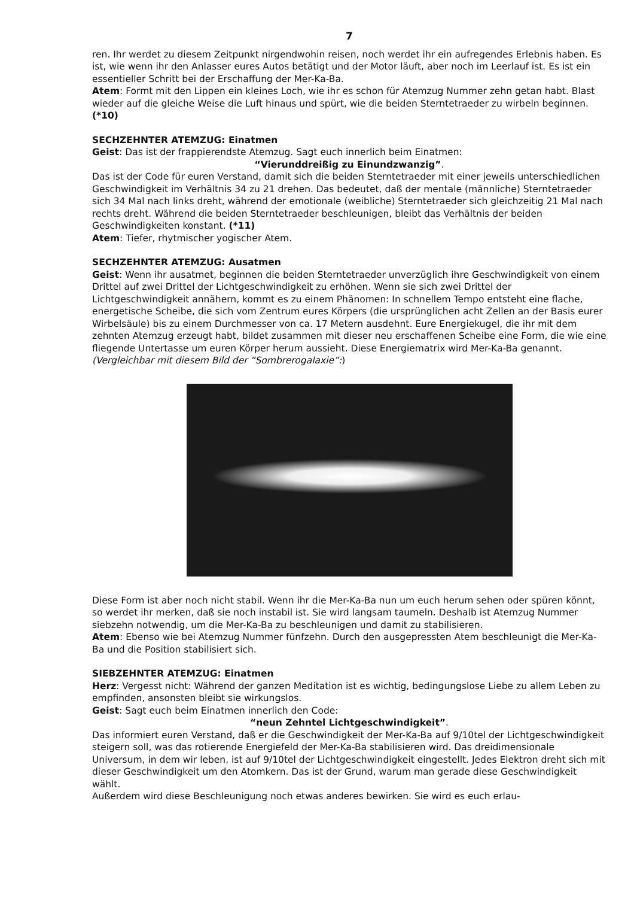7
ren. Ihr werdet zu diesem Zeitpunkt nirgendwohin reisen, noch werdet ihr ein aufregendes Erlebnis haben. Es ist, wie wenn ihr den Anlasser eures Autos betätigt und der Motor läuft, aber noch im Leerlauf ist. Es ist ein essentieller Schritt bei der Erschaffung der Mer-Ka-Ba.
Atem: Formt mit den Lippen ein kleines Loch, wie ihr es schon für Atemzug Nummer zehn getan habt. Blast wieder auf die gleiche Weise die Luft hinaus und spürt, wie die beiden Sterntetraeder zu wirbeln beginnen. (*10)
SECHZEHNTER ATEMZUG: Einatmen
Geist: Das ist der frappierendste Atemzug. Sagt euch innerlich beim Einatmen:
“Vierunddreißig zu Einundzwanzig”.
Das ist der Code für euren Verstand, damit sich die beiden Sterntetraeder mit einer jeweils unterschiedlichen Geschwindigkeit im Verhältnis 34 zu 21 drehen. Das bedeutet, daß der mentale (männliche) Sterntetraeder sich 34 Mal nach links dreht, während der emotionale (weibliche) Sterntetraeder sich gleichzeitig 21 Mal nach rechts dreht. Während die beiden Sterntetraeder beschleunigen, bleibt das Verhältnis der beiden Geschwindigkeiten konstant. (*11)
Atem: Tiefer, rhytmischer yogischer Atem.
SECHZEHNTER ATEMZUG: Ausatmen
Geist: Wenn ihr ausatmet, beginnen die beiden Sterntetraeder unverzüglich ihre Geschwindigkeit von einem Drittel auf zwei Drittel der Lichtgeschwindigkeit zu erhöhen. Wenn sie sich zwei Drittel der Lichtgeschwindigkeit annähern, kommt es zu einem Phänomen: In schnellem Tempo entsteht eine flache, energetische Scheibe, die sich vom Zentrum eures Körpers (die ursprünglichen acht Zellen an der Basis eurer Wirbelsäule) bis zu einem Durchmesser von ca. 17 Metern ausdehnt. Eure Energiekugel, die ihr mit dem zehnten Atemzug erzeugt habt, bildet zusammen mit dieser neu erschaffenen Scheibe eine Form, die wie eine fliegende Untertasse um euren Körper herum aussieht. Diese Energiematrix wird Mer-Ka-Ba genannt. (Vergleichbar mit diesem Bild der “Sombrerogalaxie”:)
Diese Form ist aber noch nicht stabil. Wenn ihr die Mer-Ka-Ba nun um euch herum sehen oder spüren könnt, so werdet ihr merken, daß sie noch instabil ist. Sie wird langsam taumeln. Deshalb ist Atemzug Nummer siebzehn notwendig, um die Mer-Ka-Ba zu beschleunigen und damit zu stabilisieren.
Atem: Ebenso wie bei Atemzug Nummer fünfzehn. Durch den ausgepressten Atem beschleunigt die Mer-Ka-Ba und die Position stabilisiert sich.
SIEBZEHNTER ATEMZUG: Einatmen
Herz: Vergesst nicht: Während der ganzen Meditation ist es wichtig, bedingungslose Liebe zu allem Leben zu empfinden, ansonsten bleibt sie wirkungslos.
Geist: Sagt euch beim Einatmen innerlich den Code:
“neun Zehntel Lichtgeschwindigkeit”.
Das informiert euren Verstand, daß er die Geschwindigkeit der Mer-Ka-Ba auf 9/10tel der Lichtgeschwindigkeit steigern soll, was das rotierende Energiefeld der Mer-Ka-Ba stabilisieren wird. Das dreidimensionale Universum, in dem wir leben, ist auf 9/10tel der Lichtgeschwindigkeit eingestellt. Jedes Elektron dreht sich mit dieser Geschwindigkeit um den Atomkern. Das ist der Grund, warum man gerade diese Geschwindigkeit wählt.
Außerdem wird diese Beschleunigung noch etwas anderes bewirken. Sie wird es euch erlau-